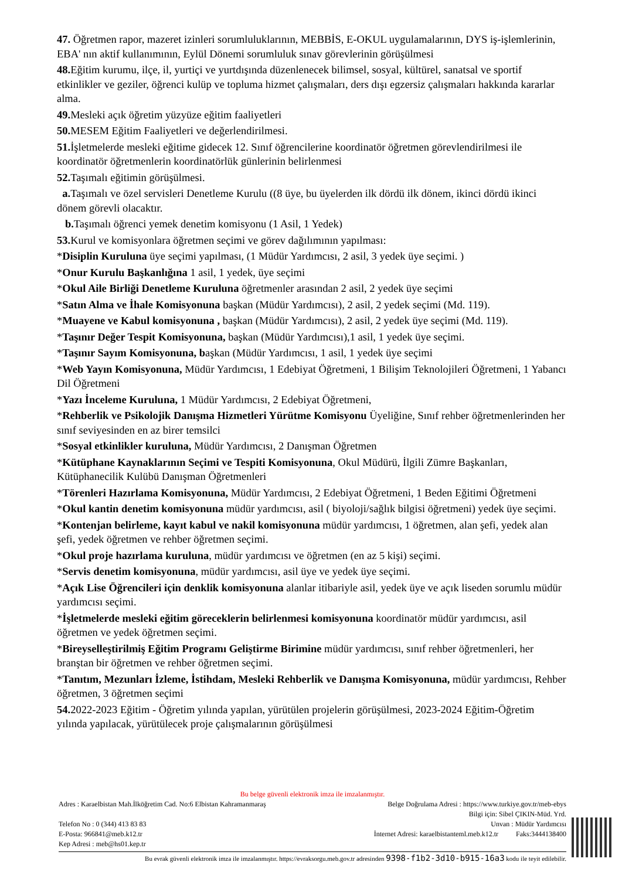47. Öğretmen rapor, mazeret izinleri sorumluluklarının, MEBBİS, E-OKUL uygulamalarının, DYS iş-işlemlerinin, EBA' nın aktif kullanımının, Eylül Dönemi sorumluluk sınav görevlerinin görüşülmesi
48. Eğitim kurumu, ilçe, il, yurtiçi ve yurtdışında düzenlenecek bilimsel, sosyal, kültürel, sanatsal ve sportif etkinlikler ve geziler, öğrenci kulüp ve topluma hizmet çalışmaları, ders dışı egzersiz çalışmaları hakkında kararlar alma.
49. Mesleki açık öğretim yüzyüze eğitim faaliyetleri
50. MESEM Eğitim Faaliyetleri ve değerlendirilmesi.
51. İşletmelerde mesleki eğitime gidecek 12. Sınıf öğrencilerine koordinatör öğretmen görevlendirilmesi ile koordinatör öğretmenlerin koordinatörlük günlerinin belirlenmesi
52. Taşımalı eğitimin görüşülmesi.
a. Taşımalı ve özel servisleri Denetleme Kurulu ((8 üye, bu üyelerden ilk dördü ilk dönem, ikinci dördü ikinci dönem görevli olacaktır.
b. Taşımalı öğrenci yemek denetim komisyonu (1 Asil, 1 Yedek)
53. Kurul ve komisyonlara öğretmen seçimi ve görev dağılımının yapılması:
*Disiplin Kuruluna üye seçimi yapılması, (1 Müdür Yardımcısı, 2 asil, 3 yedek üye seçimi. )
*Onur Kurulu Başkanlığına 1 asil, 1 yedek, üye seçimi
*Okul Aile Birliği Denetleme Kuruluna öğretmenler arasından 2 asil, 2 yedek üye seçimi
*Satın Alma ve İhale Komisyonuna başkan (Müdür Yardımcısı), 2 asil, 2 yedek seçimi (Md. 119).
*Muayene ve Kabul komisyonuna , başkan (Müdür Yardımcısı), 2 asil, 2 yedek üye seçimi (Md. 119).
*Taşınır Değer Tespit Komisyonuna, başkan (Müdür Yardımcısı),1 asil, 1 yedek üye seçimi.
*Taşınır Sayım Komisyonuna, başkan (Müdür Yardımcısı, 1 asil, 1 yedek üye seçimi
*Web Yayın Komisyonuna, Müdür Yardımcısı, 1 Edebiyat Öğretmeni, 1 Bilişim Teknolojileri Öğretmeni, 1 Yabancı Dil Öğretmeni
*Yazı İnceleme Kuruluna, 1 Müdür Yardımcısı, 2 Edebiyat Öğretmeni,
*Rehberlik ve Psikolojik Danışma Hizmetleri Yürütme Komisyonu Üyeliğine, Sınıf rehber öğretmenlerinden her sınıf seviyesinden en az birer temsilci
*Sosyal etkinlikler kuruluna, Müdür Yardımcısı, 2 Danışman Öğretmen
*Kütüphane Kaynaklarının Seçimi ve Tespiti Komisyonuna, Okul Müdürü, İlgili Zümre Başkanları, Kütüphanecilik Kulübü Danışman Öğretmenleri
*Törenleri Hazırlama Komisyonuna, Müdür Yardımcısı, 2 Edebiyat Öğretmeni, 1 Beden Eğitimi Öğretmeni
*Okul kantin denetim komisyonuna müdür yardımcısı, asil ( biyoloji/sağlık bilgisi öğretmeni) yedek üye seçimi.
*Kontenjan belirleme, kayıt kabul ve nakil komisyonuna müdür yardımcısı, 1 öğretmen, alan şefi, yedek alan şefi, yedek öğretmen ve rehber öğretmen seçimi.
*Okul proje hazırlama kuruluna, müdür yardımcısı ve öğretmen (en az 5 kişi) seçimi.
*Servis denetim komisyonuna, müdür yardımcısı, asil üye ve yedek üye seçimi.
*Açık Lise Öğrencileri için denklik komisyonuna alanlar itibariyle asil, yedek üye ve açık liseden sorumlu müdür yardımcısı seçimi.
*İşletmelerde mesleki eğitim göreceklerin belirlenmesi komisyonuna koordinatör müdür yardımcısı, asil öğretmen ve yedek öğretmen seçimi.
*Bireyselleştirilmiş Eğitim Programı Geliştirme Birimine müdür yardımcısı, sınıf rehber öğretmenleri, her branştan bir öğretmen ve rehber öğretmen seçimi.
*Tanıtım, Mezunları İzleme, İstihdam, Mesleki Rehberlik ve Danışma Komisyonuna, müdür yardımcısı, Rehber öğretmen, 3 öğretmen seçimi
54. 2022-2023 Eğitim - Öğretim yılında yapılan, yürütülen projelerin görüşülmesi, 2023-2024 Eğitim-Öğretim yılında yapılacak, yürütülecek proje çalışmalarının görüşülmesi
Bu belge güvenli elektronik imza ile imzalanmıştır.
Adres : Karaelbistan Mah.İlköğretim Cad. No:6 Elbistan Kahramanmaraş Belge Doğrulama Adresi : https://www.turkiye.gov.tr/meb-ebys
Bilgi için: Sibel ÇIKIN-Müd. Yrd.
Telefon No : 0 (344) 413 83 83 Unvan : Müdür Yardımcısı
E-Posta: 966841@meb.k12.tr İnternet Adresi: karaelbistanteml.meb.k12.tr Faks:3444138400
Kep Adresi : meb@hs01.kep.tr
Bu evrak güvenli elektronik imza ile imzalanmıştır. https://evraksorgu.meb.gov.tr adresinden 9398-f1b2-3d10-b915-16a3 kodu ile teyit edilebilir.